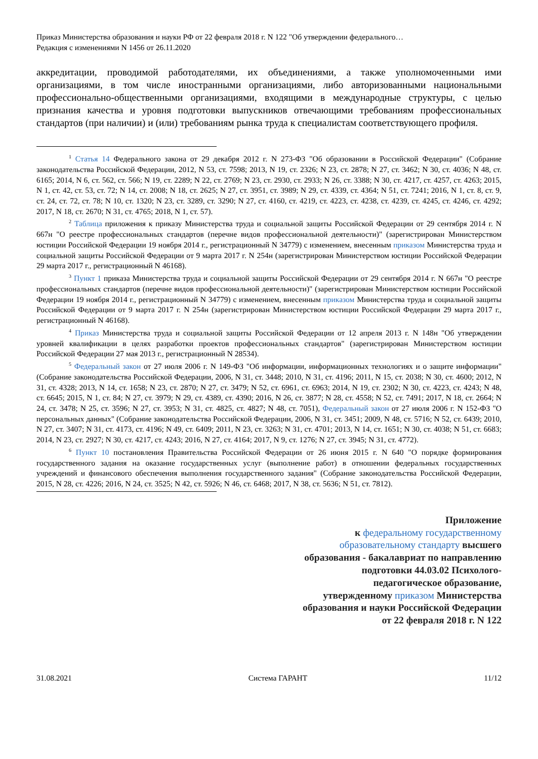Приказ Министерства образования и науки РФ от 22 февраля 2018 г. N 122 "Об утверждении федерального…
Редакция с изменениями N 1456 от 26.11.2020
аккредитации, проводимой работодателями, их объединениями, а также уполномоченными ими организациями, в том числе иностранными организациями, либо авторизованными национальными профессионально-общественными организациями, входящими в международные структуры, с целью признания качества и уровня подготовки выпускников отвечающими требованиям профессиональных стандартов (при наличии) и (или) требованиям рынка труда к специалистам соответствующего профиля.
<sup>1</sup> Статья 14 Федерального закона от 29 декабря 2012 г. N 273-ФЗ "Об образовании в Российской Федерации" (Собрание законодательства Российской Федерации, 2012, N 53, ст. 7598; 2013, N 19, ст. 2326; N 23, ст. 2878; N 27, ст. 3462; N 30, ст. 4036; N 48, ст. 6165; 2014, N 6, ст. 562, ст. 566; N 19, ст. 2289; N 22, ст. 2769; N 23, ст. 2930, ст. 2933; N 26, ст. 3388; N 30, ст. 4217, ст. 4257, ст. 4263; 2015, N 1, ст. 42, ст. 53, ст. 72; N 14, ст. 2008; N 18, ст. 2625; N 27, ст. 3951, ст. 3989; N 29, ст. 4339, ст. 4364; N 51, ст. 7241; 2016, N 1, ст. 8, ст. 9, ст. 24, ст. 72, ст. 78; N 10, ст. 1320; N 23, ст. 3289, ст. 3290; N 27, ст. 4160, ст. 4219, ст. 4223, ст. 4238, ст. 4239, ст. 4245, ст. 4246, ст. 4292; 2017, N 18, ст. 2670; N 31, ст. 4765; 2018, N 1, ст. 57).
<sup>2</sup> Таблица приложения к приказу Министерства труда и социальной защиты Российской Федерации от 29 сентября 2014 г. N 667н "О реестре профессиональных стандартов (перечне видов профессиональной деятельности)" (зарегистрирован Министерством юстиции Российской Федерации 19 ноября 2014 г., регистрационный N 34779) с изменением, внесенным приказом Министерства труда и социальной защиты Российской Федерации от 9 марта 2017 г. N 254н (зарегистрирован Министерством юстиции Российской Федерации 29 марта 2017 г., регистрационный N 46168).
<sup>3</sup> Пункт 1 приказа Министерства труда и социальной защиты Российской Федерации от 29 сентября 2014 г. N 667н "О реестре профессиональных стандартов (перечне видов профессиональной деятельности)" (зарегистрирован Министерством юстиции Российской Федерации 19 ноября 2014 г., регистрационный N 34779) с изменением, внесенным приказом Министерства труда и социальной защиты Российской Федерации от 9 марта 2017 г. N 254н (зарегистрирован Министерством юстиции Российской Федерации 29 марта 2017 г., регистрационный N 46168).
<sup>4</sup> Приказ Министерства труда и социальной защиты Российской Федерации от 12 апреля 2013 г. N 148н "Об утверждении уровней квалификации в целях разработки проектов профессиональных стандартов" (зарегистрирован Министерством юстиции Российской Федерации 27 мая 2013 г., регистрационный N 28534).
<sup>5</sup> Федеральный закон от 27 июля 2006 г. N 149-ФЗ "Об информации, информационных технологиях и о защите информации" (Собрание законодательства Российской Федерации, 2006, N 31, ст. 3448; 2010, N 31, ст. 4196; 2011, N 15, ст. 2038; N 30, ст. 4600; 2012, N 31, ст. 4328; 2013, N 14, ст. 1658; N 23, ст. 2870; N 27, ст. 3479; N 52, ст. 6961, ст. 6963; 2014, N 19, ст. 2302; N 30, ст. 4223, ст. 4243; N 48, ст. 6645; 2015, N 1, ст. 84; N 27, ст. 3979; N 29, ст. 4389, ст. 4390; 2016, N 26, ст. 3877; N 28, ст. 4558; N 52, ст. 7491; 2017, N 18, ст. 2664; N 24, ст. 3478; N 25, ст. 3596; N 27, ст. 3953; N 31, ст. 4825, ст. 4827; N 48, ст. 7051), Федеральный закон от 27 июля 2006 г. N 152-ФЗ "О персональных данных" (Собрание законодательства Российской Федерации, 2006, N 31, ст. 3451; 2009, N 48, ст. 5716; N 52, ст. 6439; 2010, N 27, ст. 3407; N 31, ст. 4173, ст. 4196; N 49, ст. 6409; 2011, N 23, ст. 3263; N 31, ст. 4701; 2013, N 14, ст. 1651; N 30, ст. 4038; N 51, ст. 6683; 2014, N 23, ст. 2927; N 30, ст. 4217, ст. 4243; 2016, N 27, ст. 4164; 2017, N 9, ст. 1276; N 27, ст. 3945; N 31, ст. 4772).
<sup>6</sup> Пункт 10 постановления Правительства Российской Федерации от 26 июня 2015 г. N 640 "О порядке формирования государственного задания на оказание государственных услуг (выполнение работ) в отношении федеральных государственных учреждений и финансового обеспечения выполнения государственного задания" (Собрание законодательства Российской Федерации, 2015, N 28, ст. 4226; 2016, N 24, ст. 3525; N 42, ст. 5926; N 46, ст. 6468; 2017, N 38, ст. 5636; N 51, ст. 7812).
Приложение
к федеральному государственному образовательному стандарту высшего образования - бакалавриат по направлению подготовки 44.03.02 Психолого-педагогическое образование,
утвержденному приказом Министерства образования и науки Российской Федерации
от 22 февраля 2018 г. N 122
31.08.2021 Система ГАРАНТ 11/12